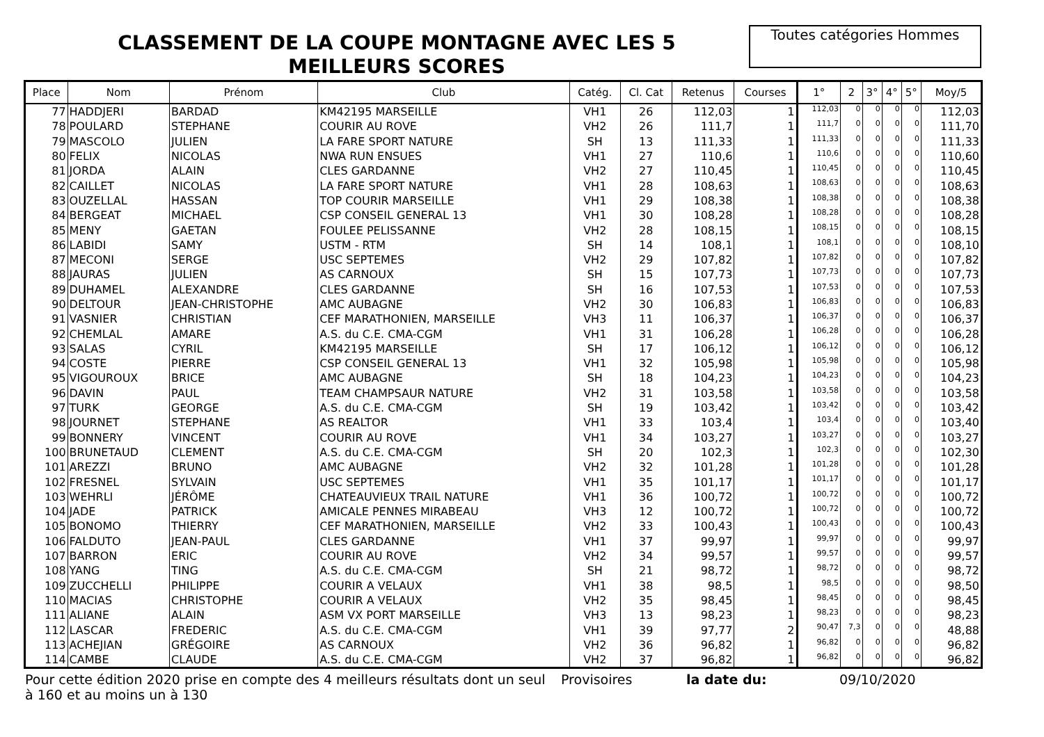CLASSEMENT DE LA COUPE MONTAGNE AVEC LES 5 MEILLEURS SCORES
Toutes catégories Hommes
| Place | Nom | Prénom | Club | Catég. | Cl. Cat | Retenus | Courses | 1° | 2 | 3° | 4° | 5° | Moy/5 |
| --- | --- | --- | --- | --- | --- | --- | --- | --- | --- | --- | --- | --- | --- |
| 77 | HADDJERI | BARDAD | KM42195 MARSEILLE | VH1 | 26 | 112,03 | 1 | 112,03 | 0 | 0 | 0 | 0 | 112,03 |
| 78 | POULARD | STEPHANE | COURIR AU ROVE | VH2 | 26 | 111,7 | 1 | 111,7 | 0 | 0 | 0 | 0 | 111,70 |
| 79 | MASCOLO | JULIEN | LA FARE SPORT NATURE | SH | 13 | 111,33 | 1 | 111,33 | 0 | 0 | 0 | 0 | 111,33 |
| 80 | FELIX | NICOLAS | NWA RUN ENSUES | VH1 | 27 | 110,6 | 1 | 110,6 | 0 | 0 | 0 | 0 | 110,60 |
| 81 | JORDA | ALAIN | CLES GARDANNE | VH2 | 27 | 110,45 | 1 | 110,45 | 0 | 0 | 0 | 0 | 110,45 |
| 82 | CAILLET | NICOLAS | LA FARE SPORT NATURE | VH1 | 28 | 108,63 | 1 | 108,63 | 0 | 0 | 0 | 0 | 108,63 |
| 83 | OUZELLAL | HASSAN | TOP COURIR MARSEILLE | VH1 | 29 | 108,38 | 1 | 108,38 | 0 | 0 | 0 | 0 | 108,38 |
| 84 | BERGEAT | MICHAEL | CSP CONSEIL GENERAL 13 | VH1 | 30 | 108,28 | 1 | 108,28 | 0 | 0 | 0 | 0 | 108,28 |
| 85 | MENY | GAETAN | FOULEE PELISSANNE | VH2 | 28 | 108,15 | 1 | 108,15 | 0 | 0 | 0 | 0 | 108,15 |
| 86 | LABIDI | SAMY | USTM - RTM | SH | 14 | 108,1 | 1 | 108,1 | 0 | 0 | 0 | 0 | 108,10 |
| 87 | MECONI | SERGE | USC SEPTEMES | VH2 | 29 | 107,82 | 1 | 107,82 | 0 | 0 | 0 | 0 | 107,82 |
| 88 | JAURAS | JULIEN | AS CARNOUX | SH | 15 | 107,73 | 1 | 107,73 | 0 | 0 | 0 | 0 | 107,73 |
| 89 | DUHAMEL | ALEXANDRE | CLES GARDANNE | SH | 16 | 107,53 | 1 | 107,53 | 0 | 0 | 0 | 0 | 107,53 |
| 90 | DELTOUR | JEAN-CHRISTOPHE | AMC AUBAGNE | VH2 | 30 | 106,83 | 1 | 106,83 | 0 | 0 | 0 | 0 | 106,83 |
| 91 | VASNIER | CHRISTIAN | CEF MARATHONIEN, MARSEILLE | VH3 | 11 | 106,37 | 1 | 106,37 | 0 | 0 | 0 | 0 | 106,37 |
| 92 | CHEMLAL | AMARE | A.S. du C.E. CMA-CGM | VH1 | 31 | 106,28 | 1 | 106,28 | 0 | 0 | 0 | 0 | 106,28 |
| 93 | SALAS | CYRIL | KM42195 MARSEILLE | SH | 17 | 106,12 | 1 | 106,12 | 0 | 0 | 0 | 0 | 106,12 |
| 94 | COSTE | PIERRE | CSP CONSEIL GENERAL 13 | VH1 | 32 | 105,98 | 1 | 105,98 | 0 | 0 | 0 | 0 | 105,98 |
| 95 | VIGOUROUX | BRICE | AMC AUBAGNE | SH | 18 | 104,23 | 1 | 104,23 | 0 | 0 | 0 | 0 | 104,23 |
| 96 | DAVIN | PAUL | TEAM CHAMPSAUR NATURE | VH2 | 31 | 103,58 | 1 | 103,58 | 0 | 0 | 0 | 0 | 103,58 |
| 97 | TURK | GEORGE | A.S. du C.E. CMA-CGM | SH | 19 | 103,42 | 1 | 103,42 | 0 | 0 | 0 | 0 | 103,42 |
| 98 | JOURNET | STEPHANE | AS REALTOR | VH1 | 33 | 103,4 | 1 | 103,4 | 0 | 0 | 0 | 0 | 103,40 |
| 99 | BONNERY | VINCENT | COURIR AU ROVE | VH1 | 34 | 103,27 | 1 | 103,27 | 0 | 0 | 0 | 0 | 103,27 |
| 100 | BRUNETAUD | CLEMENT | A.S. du C.E. CMA-CGM | SH | 20 | 102,3 | 1 | 102,3 | 0 | 0 | 0 | 0 | 102,30 |
| 101 | AREZZI | BRUNO | AMC AUBAGNE | VH2 | 32 | 101,28 | 1 | 101,28 | 0 | 0 | 0 | 0 | 101,28 |
| 102 | FRESNEL | SYLVAIN | USC SEPTEMES | VH1 | 35 | 101,17 | 1 | 101,17 | 0 | 0 | 0 | 0 | 101,17 |
| 103 | WEHRLI | JÉRÔME | CHATEAUVIEUX TRAIL NATURE | VH1 | 36 | 100,72 | 1 | 100,72 | 0 | 0 | 0 | 0 | 100,72 |
| 104 | JADE | PATRICK | AMICALE PENNES MIRABEAU | VH3 | 12 | 100,72 | 1 | 100,72 | 0 | 0 | 0 | 0 | 100,72 |
| 105 | BONOMO | THIERRY | CEF MARATHONIEN, MARSEILLE | VH2 | 33 | 100,43 | 1 | 100,43 | 0 | 0 | 0 | 0 | 100,43 |
| 106 | FALDUTO | JEAN-PAUL | CLES GARDANNE | VH1 | 37 | 99,97 | 1 | 99,97 | 0 | 0 | 0 | 0 | 99,97 |
| 107 | BARRON | ERIC | COURIR AU ROVE | VH2 | 34 | 99,57 | 1 | 99,57 | 0 | 0 | 0 | 0 | 99,57 |
| 108 | YANG | TING | A.S. du C.E. CMA-CGM | SH | 21 | 98,72 | 1 | 98,72 | 0 | 0 | 0 | 0 | 98,72 |
| 109 | ZUCCHELLI | PHILIPPE | COURIR A VELAUX | VH1 | 38 | 98,5 | 1 | 98,5 | 0 | 0 | 0 | 0 | 98,50 |
| 110 | MACIAS | CHRISTOPHE | COURIR A VELAUX | VH2 | 35 | 98,45 | 1 | 98,45 | 0 | 0 | 0 | 0 | 98,45 |
| 111 | ALIANE | ALAIN | ASM VX PORT MARSEILLE | VH3 | 13 | 98,23 | 1 | 98,23 | 0 | 0 | 0 | 0 | 98,23 |
| 112 | LASCAR | FREDERIC | A.S. du C.E. CMA-CGM | VH1 | 39 | 97,77 | 2 | 90,47 | 7,3 | 0 | 0 | 0 | 48,88 |
| 113 | ACHEJIAN | GRÉGOIRE | AS CARNOUX | VH2 | 36 | 96,82 | 1 | 96,82 | 0 | 0 | 0 | 0 | 96,82 |
| 114 | CAMBE | CLAUDE | A.S. du C.E. CMA-CGM | VH2 | 37 | 96,82 | 1 | 96,82 | 0 | 0 | 0 | 0 | 96,82 |
Pour cette édition 2020 prise en compte des 4 meilleurs résultats dont un seul à 160 et au moins un à 130
Provisoires la date du: 09/10/2020